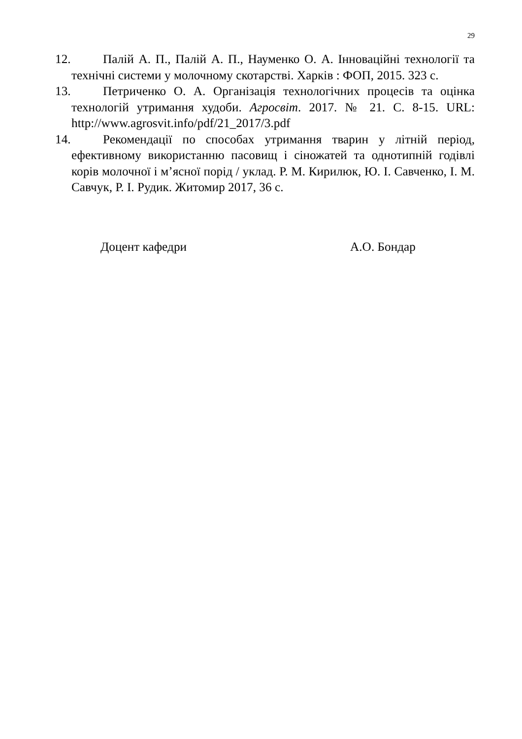29
12. Палій А. П., Палій А. П., Науменко О. А. Інноваційні технології та технічні системи у молочному скотарстві. Харків : ФОП, 2015. 323 с.
13. Петриченко О. А. Організація технологічних процесів та оцінка технологій утримання худоби. Агросвіт. 2017. № 21. С. 8-15. URL: http://www.agrosvit.info/pdf/21_2017/3.pdf
14. Рекомендації по способах утримання тварин у літній період, ефективному використанню пасовищ і сіножатей та однотипній годівлі корів молочної і м’ясної порід / уклад. Р. М. Кирилюк, Ю. І. Савченко, І. М. Савчук, Р. І. Рудик. Житомир 2017, 36 с.
Доцент кафедри А.О. Бондар